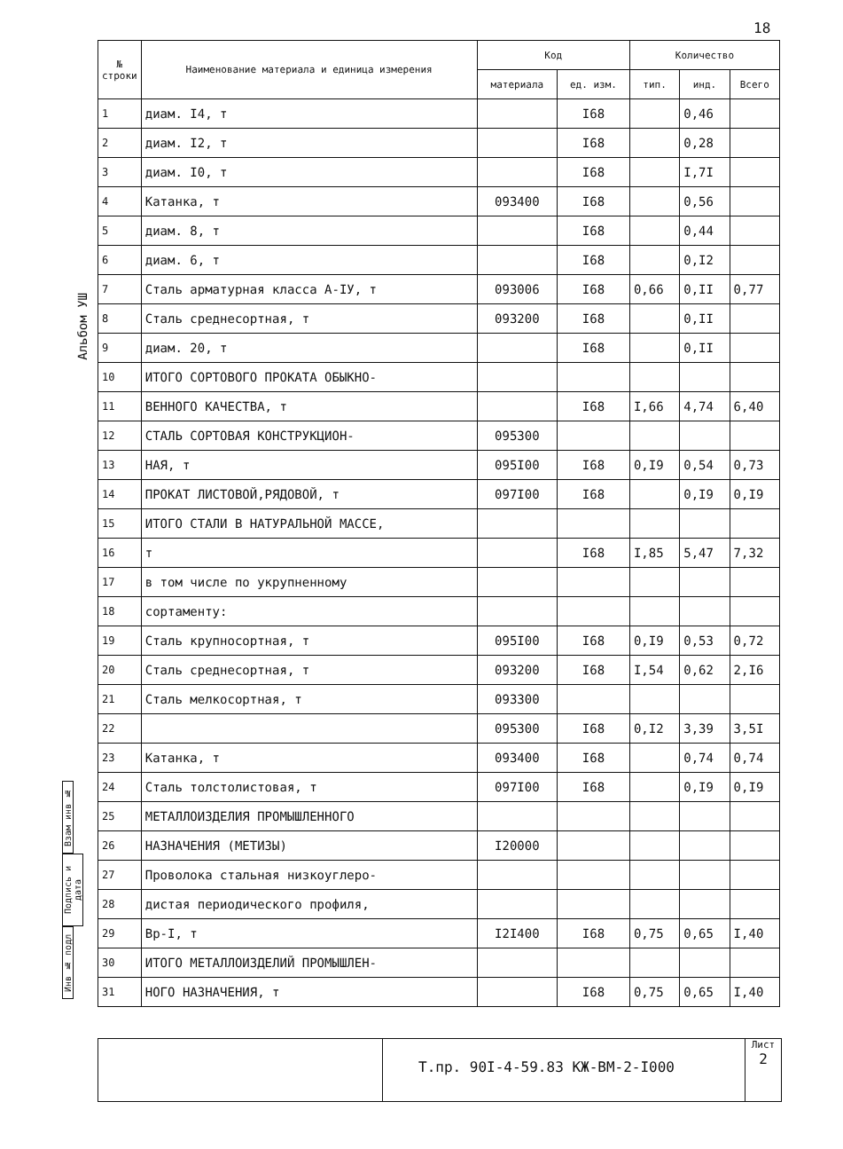18
Альбом УШ
| № строки | Наименование материала и единица измерения | Код | | Количество | | |
| --- | --- | --- | --- | --- | --- | --- |
| | | материала | ед. изм. | тип. | инд. | Всего |
| 1 | диам. I4, т | | I68 | | 0,46 | |
| 2 | диам. I2, т | | I68 | | 0,28 | |
| 3 | диам. I0, т | | I68 | | I,7I | |
| 4 | Катанка, т | 093400 | I68 | | 0,56 | |
| 5 | диам. 8, т | | I68 | | 0,44 | |
| 6 | диам. 6, т | | I68 | | 0,I2 | |
| 7 | Сталь арматурная класса А-IУ, т | 093006 | I68 | 0,66 | 0,II | 0,77 |
| 8 | Сталь среднесортная, т | 093200 | I68 | | 0,II | |
| 9 | диам. 20, т | | I68 | | 0,II | |
| 10 | ИТОГО СОРТОВОГО ПРОКАТА ОБЫКНО- | | | | | |
| 11 | ВЕННОГО КАЧЕСТВА, т | | I68 | I,66 | 4,74 | 6,40 |
| 12 | СТАЛЬ СОРТОВАЯ КОНСТРУКЦИОН- | 095300 | | | | |
| 13 | НАЯ, т | 095I00 | I68 | 0,I9 | 0,54 | 0,73 |
| 14 | ПРОКАТ ЛИСТОВОЙ,РЯДОВОЙ, т | 097I00 | I68 | | 0,I9 | 0,I9 |
| 15 | ИТОГО СТАЛИ В НАТУРАЛЬНОЙ МАССЕ, | | | | | |
| 16 | т | | I68 | I,85 | 5,47 | 7,32 |
| 17 | в том числе по укрупненному | | | | | |
| 18 | сортаменту: | | | | | |
| 19 | Сталь крупносортная, т | 095I00 | I68 | 0,I9 | 0,53 | 0,72 |
| 20 | Сталь среднесортная, т | 093200 | I68 | I,54 | 0,62 | 2,I6 |
| 21 | Сталь мелкосортная, т | 093300 | | | | |
| 22 | | 095300 | I68 | 0,I2 | 3,39 | 3,5I |
| 23 | Катанка, т | 093400 | I68 | | 0,74 | 0,74 |
| 24 | Сталь толстолистовая, т | 097I00 | I68 | | 0,I9 | 0,I9 |
| 25 | МЕТАЛЛОИЗДЕЛИЯ ПРОМЫШЛЕННОГО | | | | | |
| 26 | НАЗНАЧЕНИЯ (МЕТИЗЫ) | I20000 | | | | |
| 27 | Проволока стальная низкоуглеро- | | | | | |
| 28 | дистая периодического профиля, | | | | | |
| 29 | Вр-I, т | I2I400 | I68 | 0,75 | 0,65 | I,40 |
| 30 | ИТОГО МЕТАЛЛОИЗДЕЛИЙ ПРОМЫШЛЕН- | | | | | |
| 31 | НОГО НАЗНАЧЕНИЯ, т | | I68 | 0,75 | 0,65 | I,40 |
Взам инв №
Подпись и дата
Инв № подл
Т.пр. 90I-4-59.83 КЖ-ВМ-2-I000
Лист
2